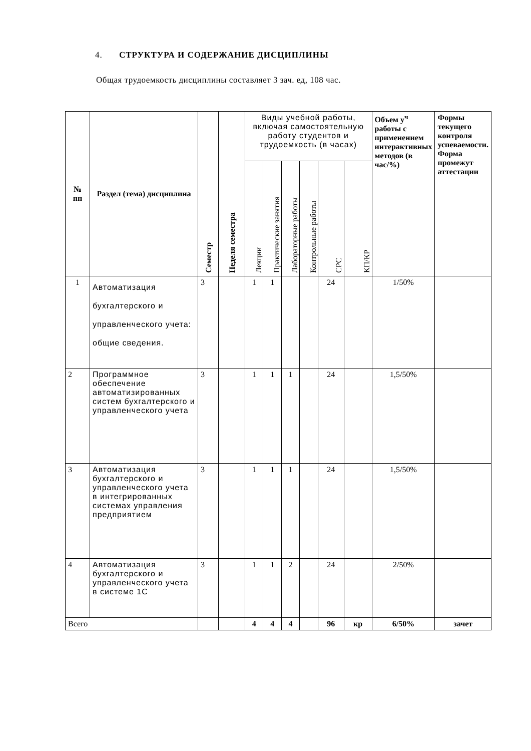4. СТРУКТУРА И СОДЕРЖАНИЕ ДИСЦИПЛИНЫ
Общая трудоемкость дисциплины составляет 3 зач. ед, 108 час.
| № пп | Раздел (тема) дисциплина | Семестр | Неделя семестра | Виды учебной работы, включая самостоятельную работу студентов и трудоемкость (в часах) | | | | | | Объем у<sup>ч</sup> работы с применением интерактивных методов (в час/%) | Формы текущего контроля успеваемости. Форма промежут аттестации |
| | | | | Лекции | Практические занятия | Лабораторные работы | Контрольные работы | СРС | КП/КР | | |
| 1 | Автоматизация бухгалтерского и управленческого учета: общие сведения. | 3 | | 1 | 1 | | | 24 | | 1/50% | |
| 2 | Программное обеспечение автоматизированных систем бухгалтерского и управленческого учета | 3 | | 1 | 1 | 1 | | 24 | | 1,5/50% | |
| 3 | Автоматизация бухгалтерского и управленческого учета в интегрированных системах управления предприятием | 3 | | 1 | 1 | 1 | | 24 | | 1,5/50% | |
| 4 | Автоматизация бухгалтерского и управленческого учета в системе 1С | 3 | | 1 | 1 | 2 | | 24 | | 2/50% | |
| Всего | | | | 4 | 4 | 4 | | 96 | кр | 6/50% | зачет |